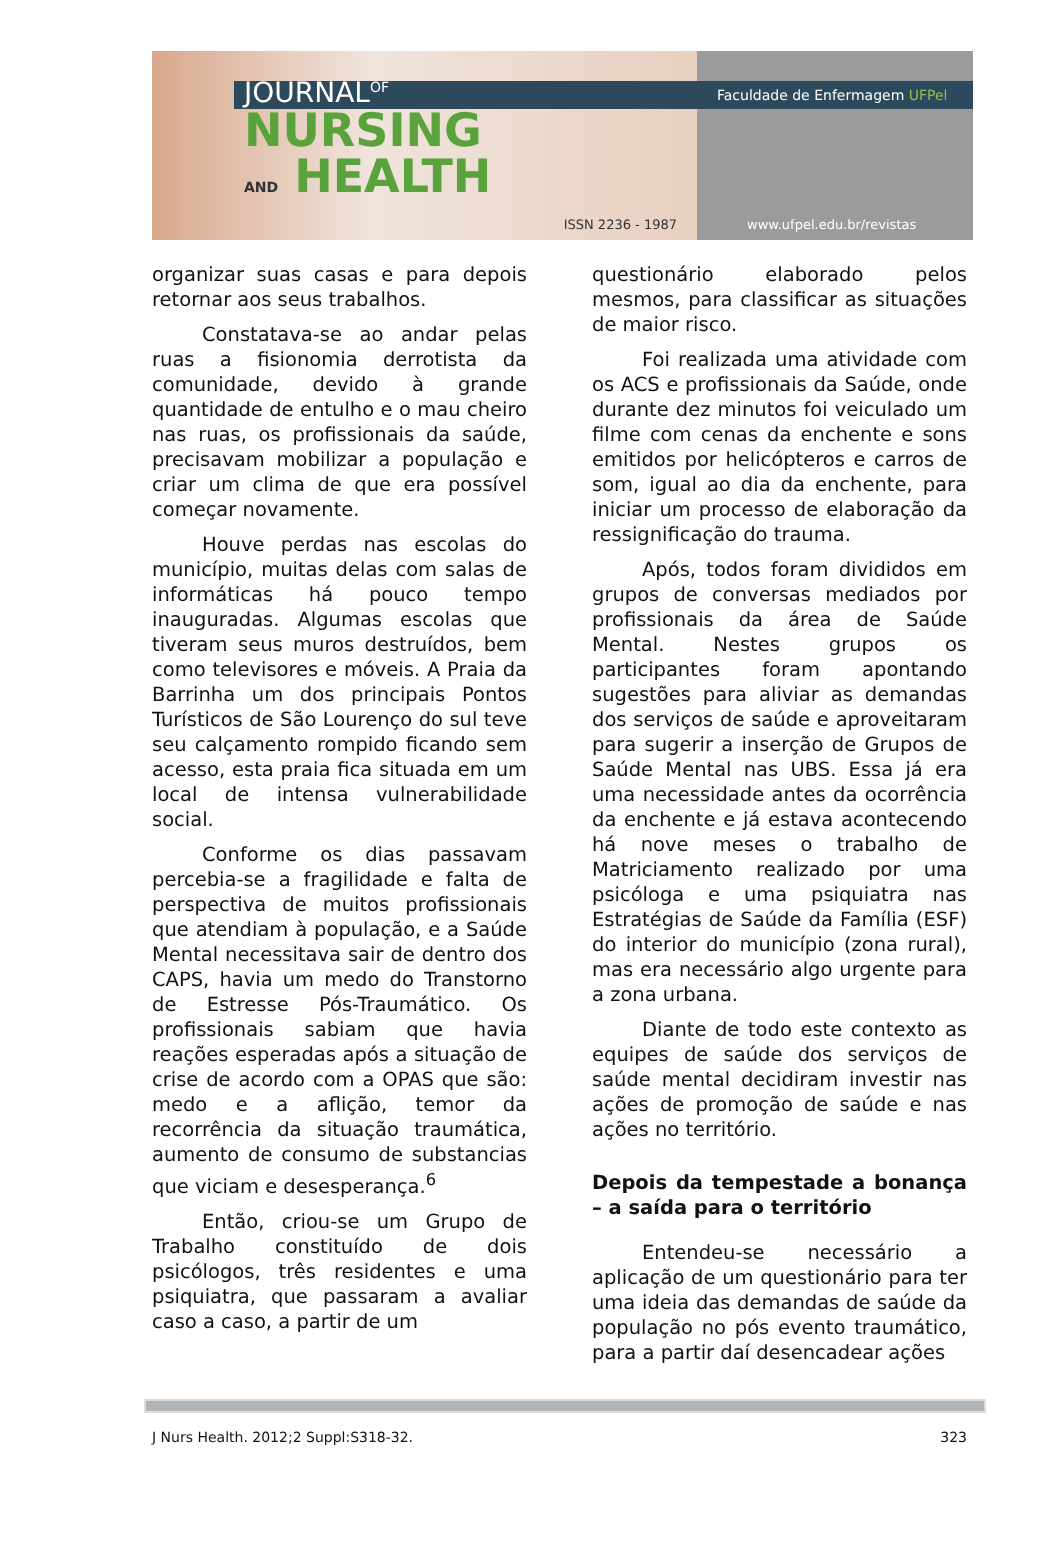JOURNAL<sup>OF</sup>
NURSING
AND HEALTH
ISSN 2236 - 1987
Faculdade de Enfermagem UFPel
www.ufpel.edu.br/revistas
organizar suas casas e para depois retornar aos seus trabalhos.
Constatava-se ao andar pelas ruas a fisionomia derrotista da comunidade, devido à grande quantidade de entulho e o mau cheiro nas ruas, os profissionais da saúde, precisavam mobilizar a população e criar um clima de que era possível começar novamente.
Houve perdas nas escolas do município, muitas delas com salas de informáticas há pouco tempo inauguradas. Algumas escolas que tiveram seus muros destruídos, bem como televisores e móveis. A Praia da Barrinha um dos principais Pontos Turísticos de São Lourenço do sul teve seu calçamento rompido ficando sem acesso, esta praia fica situada em um local de intensa vulnerabilidade social.
Conforme os dias passavam percebia-se a fragilidade e falta de perspectiva de muitos profissionais que atendiam à população, e a Saúde Mental necessitava sair de dentro dos CAPS, havia um medo do Transtorno de Estresse Pós-Traumático. Os profissionais sabiam que havia reações esperadas após a situação de crise de acordo com a OPAS que são: medo e a aflição, temor da recorrência da situação traumática, aumento de consumo de substancias que viciam e desesperança.<sup>6</sup>
Então, criou-se um Grupo de Trabalho constituído de dois psicólogos, três residentes e uma psiquiatra, que passaram a avaliar caso a caso, a partir de um
questionário elaborado pelos mesmos, para classificar as situações de maior risco.
Foi realizada uma atividade com os ACS e profissionais da Saúde, onde durante dez minutos foi veiculado um filme com cenas da enchente e sons emitidos por helicópteros e carros de som, igual ao dia da enchente, para iniciar um processo de elaboração da ressignificação do trauma.
Após, todos foram divididos em grupos de conversas mediados por profissionais da área de Saúde Mental. Nestes grupos os participantes foram apontando sugestões para aliviar as demandas dos serviços de saúde e aproveitaram para sugerir a inserção de Grupos de Saúde Mental nas UBS. Essa já era uma necessidade antes da ocorrência da enchente e já estava acontecendo há nove meses o trabalho de Matriciamento realizado por uma psicóloga e uma psiquiatra nas Estratégias de Saúde da Família (ESF) do interior do município (zona rural), mas era necessário algo urgente para a zona urbana.
Diante de todo este contexto as equipes de saúde dos serviços de saúde mental decidiram investir nas ações de promoção de saúde e nas ações no território.
Depois da tempestade a bonança – a saída para o território
Entendeu-se necessário a aplicação de um questionário para ter uma ideia das demandas de saúde da população no pós evento traumático, para a partir daí desencadear ações
J Nurs Health. 2012;2 Suppl:S318-32. 323